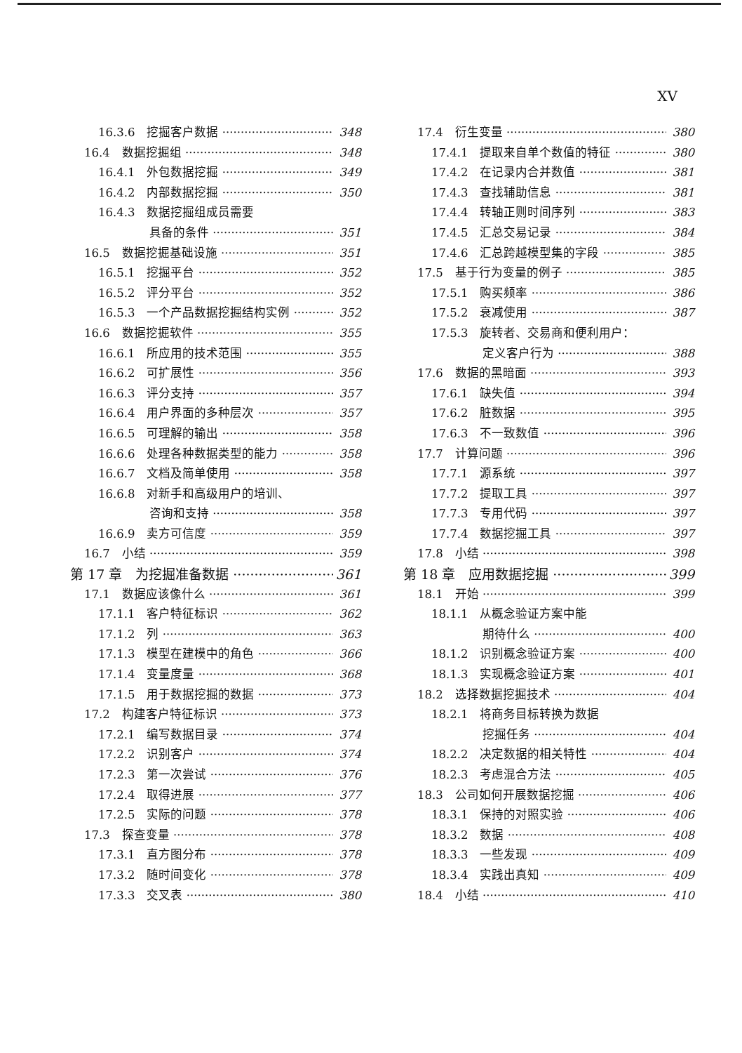XV
16.3.6　挖掘客户数据 348
16.4　数据挖掘组 348
16.4.1　外包数据挖掘 349
16.4.2　内部数据挖掘 350
16.4.3　数据挖掘组成员需要
具备的条件 351
16.5　数据挖掘基础设施 351
16.5.1　挖掘平台 352
16.5.2　评分平台 352
16.5.3　一个产品数据挖掘结构实例 352
16.6　数据挖掘软件 355
16.6.1　所应用的技术范围 355
16.6.2　可扩展性 356
16.6.3　评分支持 357
16.6.4　用户界面的多种层次 357
16.6.5　可理解的输出 358
16.6.6　处理各种数据类型的能力 358
16.6.7　文档及简单使用 358
16.6.8　对新手和高级用户的培训、
咨询和支持 358
16.6.9　卖方可信度 359
16.7　小结 359
第 17 章　为挖掘准备数据 361
17.1　数据应该像什么 361
17.1.1　客户特征标识 362
17.1.2　列 363
17.1.3　模型在建模中的角色 366
17.1.4　变量度量 368
17.1.5　用于数据挖掘的数据 373
17.2　构建客户特征标识 373
17.2.1　编写数据目录 374
17.2.2　识别客户 374
17.2.3　第一次尝试 376
17.2.4　取得进展 377
17.2.5　实际的问题 378
17.3　探查变量 378
17.3.1　直方图分布 378
17.3.2　随时间变化 378
17.3.3　交叉表 380
17.4　衍生变量 380
17.4.1　提取来自单个数值的特征 380
17.4.2　在记录内合并数值 381
17.4.3　查找辅助信息 381
17.4.4　转轴正则时间序列 383
17.4.5　汇总交易记录 384
17.4.6　汇总跨越模型集的字段 385
17.5　基于行为变量的例子 385
17.5.1　购买频率 386
17.5.2　衰减使用 387
17.5.3　旋转者、交易商和便利用户：
定义客户行为 388
17.6　数据的黑暗面 393
17.6.1　缺失值 394
17.6.2　脏数据 395
17.6.3　不一致数值 396
17.7　计算问题 396
17.7.1　源系统 397
17.7.2　提取工具 397
17.7.3　专用代码 397
17.7.4　数据挖掘工具 397
17.8　小结 398
第 18 章　应用数据挖掘 399
18.1　开始 399
18.1.1　从概念验证方案中能
期待什么 400
18.1.2　识别概念验证方案 400
18.1.3　实现概念验证方案 401
18.2　选择数据挖掘技术 404
18.2.1　将商务目标转换为数据
挖掘任务 404
18.2.2　决定数据的相关特性 404
18.2.3　考虑混合方法 405
18.3　公司如何开展数据挖掘 406
18.3.1　保持的对照实验 406
18.3.2　数据 408
18.3.3　一些发现 409
18.3.4　实践出真知 409
18.4　小结 410